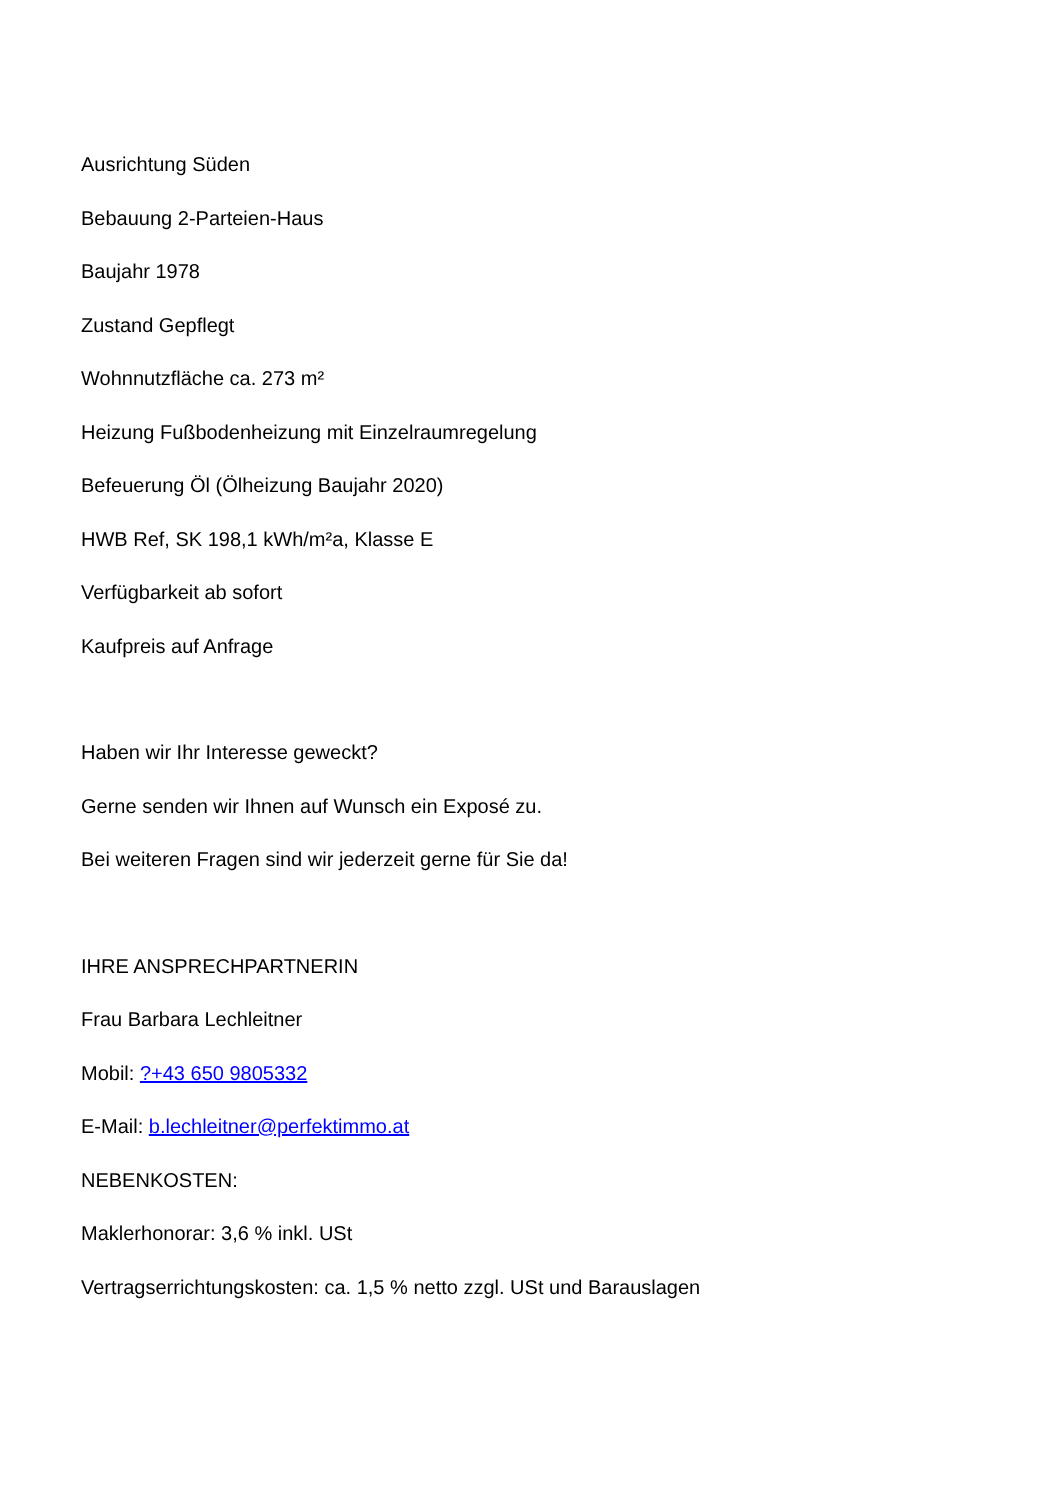Ausrichtung Süden
Bebauung 2-Parteien-Haus
Baujahr 1978
Zustand Gepflegt
Wohnnutzfläche ca. 273 m²
Heizung Fußbodenheizung mit Einzelraumregelung
Befeuerung Öl (Ölheizung Baujahr 2020)
HWB Ref, SK 198,1 kWh/m²a, Klasse E
Verfügbarkeit ab sofort
Kaufpreis auf Anfrage
Haben wir Ihr Interesse geweckt?
Gerne senden wir Ihnen auf Wunsch ein Exposé zu.
Bei weiteren Fragen sind wir jederzeit gerne für Sie da!
IHRE ANSPRECHPARTNERIN
Frau Barbara Lechleitner
Mobil: ?+43 650 9805332
E-Mail: b.lechleitner@perfektimmo.at
NEBENKOSTEN:
Maklerhonorar: 3,6 % inkl. USt
Vertragserrichtungskosten: ca. 1,5 % netto zzgl. USt und Barauslagen